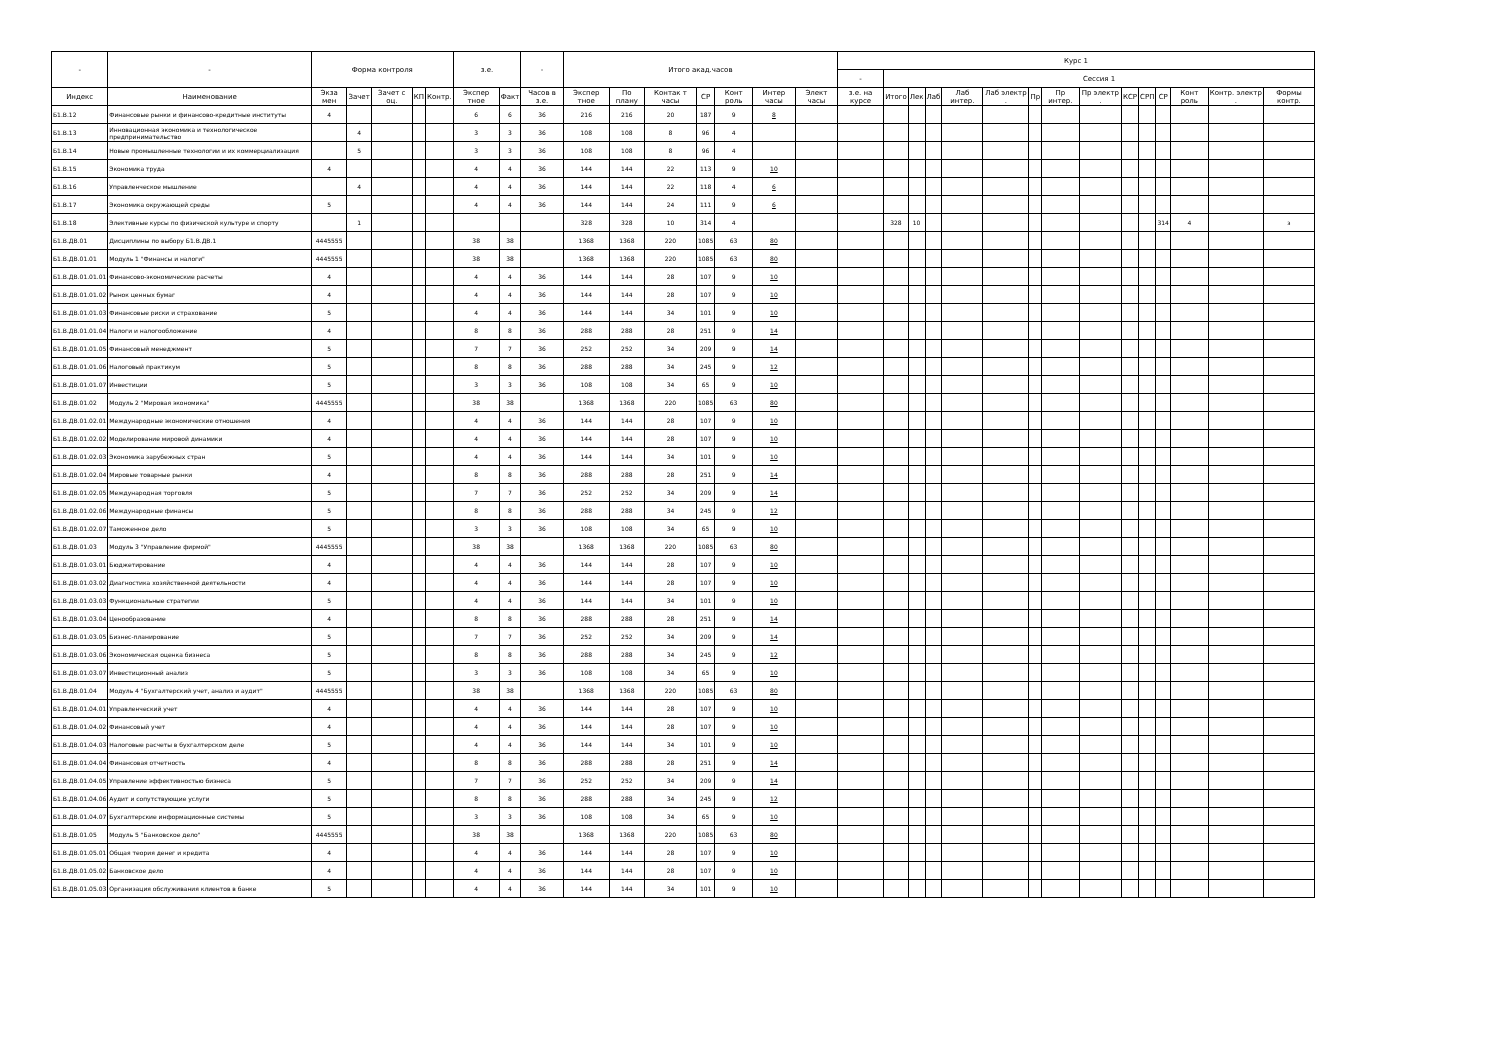| - | - | Форма контроля | | | | | з.е. | | - | Итого акад.часов | | | | | | | Курс 1 | | | | | | | | | | | | | | |
| --- | --- | --- | --- | --- | --- | --- | --- | --- | --- | --- | --- | --- | --- | --- | --- | --- | --- | --- | --- | --- | --- | --- | --- | --- | --- | --- | --- | --- | --- | --- | --- |
| | | | | | | | | | | | | | | | | | - | Сессия 1 | | | | | | | | | | | | | |
| Индекс | Наименование | Экза мен | Зачет | Зачет с оц. | КП | Контр. | Экспер тное | Факт | Часов в з.е. | Экспер тное | По плану | Контак т часы | СР | Конт роль | Интер часы | Элект часы | з.е. на курсе | Итого | Лек | Лаб | Лаб интер. | Лаб электр . | Пр | Пр интер. | Пр электр . | КСР | СРП | СР | Конт роль | Контр. электр . | Формы контр. |
| Б1.В.12 | Финансовые рынки и финансово-кредитные институты | 4 | | | | | 6 | 6 | 36 | 216 | 216 | 20 | 187 | 9 | 8 | | | | | | | | | | | | | | | | |
| Б1.В.13 | Инновационная экономика и технологическое предпринимательство | | 4 | | | | 3 | 3 | 36 | 108 | 108 | 8 | 96 | 4 | | | | | | | | | | | | | | | | | |
| Б1.В.14 | Новые промышленные технологии и их коммерциализация | | 5 | | | | 3 | 3 | 36 | 108 | 108 | 8 | 96 | 4 | | | | | | | | | | | | | | | | | |
| Б1.В.15 | Экономика труда | 4 | | | | | 4 | 4 | 36 | 144 | 144 | 22 | 113 | 9 | 10 | | | | | | | | | | | | | | | | |
| Б1.В.16 | Управленческое мышление | | 4 | | | | 4 | 4 | 36 | 144 | 144 | 22 | 118 | 4 | 6 | | | | | | | | | | | | | | | | |
| Б1.В.17 | Экономика окружающей среды | 5 | | | | | 4 | 4 | 36 | 144 | 144 | 24 | 111 | 9 | 6 | | | | | | | | | | | | | | | | |
| Б1.В.18 | Элективные курсы по физической культуре и спорту | | 1 | | | | | | | 328 | 328 | 10 | 314 | 4 | | | | 328 | 10 | | | | | | | | | 314 | 4 | | з |
| Б1.В.ДВ.01 | Дисциплины по выбору Б1.В.ДВ.1 | 4445555 | | | | | 38 | 38 | | 1368 | 1368 | 220 | 1085 | 63 | 80 | | | | | | | | | | | | | | | | |
| Б1.В.ДВ.01.01 | Модуль 1 "Финансы и налоги" | 4445555 | | | | | 38 | 38 | | 1368 | 1368 | 220 | 1085 | 63 | 80 | | | | | | | | | | | | | | | | |
| Б1.В.ДВ.01.01.01 | Финансово-экономические расчеты | 4 | | | | | 4 | 4 | 36 | 144 | 144 | 28 | 107 | 9 | 10 | | | | | | | | | | | | | | | | |
| Б1.В.ДВ.01.01.02 | Рынок ценных бумаг | 4 | | | | | 4 | 4 | 36 | 144 | 144 | 28 | 107 | 9 | 10 | | | | | | | | | | | | | | | | |
| Б1.В.ДВ.01.01.03 | Финансовые риски и страхование | 5 | | | | | 4 | 4 | 36 | 144 | 144 | 34 | 101 | 9 | 10 | | | | | | | | | | | | | | | | |
| Б1.В.ДВ.01.01.04 | Налоги и налогообложение | 4 | | | | | 8 | 8 | 36 | 288 | 288 | 28 | 251 | 9 | 14 | | | | | | | | | | | | | | | | |
| Б1.В.ДВ.01.01.05 | Финансовый менеджмент | 5 | | | | | 7 | 7 | 36 | 252 | 252 | 34 | 209 | 9 | 14 | | | | | | | | | | | | | | | | |
| Б1.В.ДВ.01.01.06 | Налоговый практикум | 5 | | | | | 8 | 8 | 36 | 288 | 288 | 34 | 245 | 9 | 12 | | | | | | | | | | | | | | | | |
| Б1.В.ДВ.01.01.07 | Инвестиции | 5 | | | | | 3 | 3 | 36 | 108 | 108 | 34 | 65 | 9 | 10 | | | | | | | | | | | | | | | | |
| Б1.В.ДВ.01.02 | Модуль 2 "Мировая экономика" | 4445555 | | | | | 38 | 38 | | 1368 | 1368 | 220 | 1085 | 63 | 80 | | | | | | | | | | | | | | | | |
| Б1.В.ДВ.01.02.01 | Международные экономические отношения | 4 | | | | | 4 | 4 | 36 | 144 | 144 | 28 | 107 | 9 | 10 | | | | | | | | | | | | | | | | |
| Б1.В.ДВ.01.02.02 | Моделирование мировой динамики | 4 | | | | | 4 | 4 | 36 | 144 | 144 | 28 | 107 | 9 | 10 | | | | | | | | | | | | | | | | |
| Б1.В.ДВ.01.02.03 | Экономика зарубежных стран | 5 | | | | | 4 | 4 | 36 | 144 | 144 | 34 | 101 | 9 | 10 | | | | | | | | | | | | | | | | |
| Б1.В.ДВ.01.02.04 | Мировые товарные рынки | 4 | | | | | 8 | 8 | 36 | 288 | 288 | 28 | 251 | 9 | 14 | | | | | | | | | | | | | | | | |
| Б1.В.ДВ.01.02.05 | Международная торговля | 5 | | | | | 7 | 7 | 36 | 252 | 252 | 34 | 209 | 9 | 14 | | | | | | | | | | | | | | | | |
| Б1.В.ДВ.01.02.06 | Международные финансы | 5 | | | | | 8 | 8 | 36 | 288 | 288 | 34 | 245 | 9 | 12 | | | | | | | | | | | | | | | | |
| Б1.В.ДВ.01.02.07 | Таможенное дело | 5 | | | | | 3 | 3 | 36 | 108 | 108 | 34 | 65 | 9 | 10 | | | | | | | | | | | | | | | | |
| Б1.В.ДВ.01.03 | Модуль 3 "Управление фирмой" | 4445555 | | | | | 38 | 38 | | 1368 | 1368 | 220 | 1085 | 63 | 80 | | | | | | | | | | | | | | | | |
| Б1.В.ДВ.01.03.01 | Бюджетирование | 4 | | | | | 4 | 4 | 36 | 144 | 144 | 28 | 107 | 9 | 10 | | | | | | | | | | | | | | | | |
| Б1.В.ДВ.01.03.02 | Диагностика хозяйственной деятельности | 4 | | | | | 4 | 4 | 36 | 144 | 144 | 28 | 107 | 9 | 10 | | | | | | | | | | | | | | | | |
| Б1.В.ДВ.01.03.03 | Функциональные стратегии | 5 | | | | | 4 | 4 | 36 | 144 | 144 | 34 | 101 | 9 | 10 | | | | | | | | | | | | | | | | |
| Б1.В.ДВ.01.03.04 | Ценообразование | 4 | | | | | 8 | 8 | 36 | 288 | 288 | 28 | 251 | 9 | 14 | | | | | | | | | | | | | | | | |
| Б1.В.ДВ.01.03.05 | Бизнес-планирование | 5 | | | | | 7 | 7 | 36 | 252 | 252 | 34 | 209 | 9 | 14 | | | | | | | | | | | | | | | | |
| Б1.В.ДВ.01.03.06 | Экономическая оценка бизнеса | 5 | | | | | 8 | 8 | 36 | 288 | 288 | 34 | 245 | 9 | 12 | | | | | | | | | | | | | | | | |
| Б1.В.ДВ.01.03.07 | Инвестиционный анализ | 5 | | | | | 3 | 3 | 36 | 108 | 108 | 34 | 65 | 9 | 10 | | | | | | | | | | | | | | | | |
| Б1.В.ДВ.01.04 | Модуль 4 "Бухгалтерский учет, анализ и аудит" | 4445555 | | | | | 38 | 38 | | 1368 | 1368 | 220 | 1085 | 63 | 80 | | | | | | | | | | | | | | | | |
| Б1.В.ДВ.01.04.01 | Управленческий учет | 4 | | | | | 4 | 4 | 36 | 144 | 144 | 28 | 107 | 9 | 10 | | | | | | | | | | | | | | | | |
| Б1.В.ДВ.01.04.02 | Финансовый учет | 4 | | | | | 4 | 4 | 36 | 144 | 144 | 28 | 107 | 9 | 10 | | | | | | | | | | | | | | | | |
| Б1.В.ДВ.01.04.03 | Налоговые расчеты в бухгалтерском деле | 5 | | | | | 4 | 4 | 36 | 144 | 144 | 34 | 101 | 9 | 10 | | | | | | | | | | | | | | | | |
| Б1.В.ДВ.01.04.04 | Финансовая отчетность | 4 | | | | | 8 | 8 | 36 | 288 | 288 | 28 | 251 | 9 | 14 | | | | | | | | | | | | | | | | |
| Б1.В.ДВ.01.04.05 | Управление эффективностью бизнеса | 5 | | | | | 7 | 7 | 36 | 252 | 252 | 34 | 209 | 9 | 14 | | | | | | | | | | | | | | | | |
| Б1.В.ДВ.01.04.06 | Аудит и сопутствующие услуги | 5 | | | | | 8 | 8 | 36 | 288 | 288 | 34 | 245 | 9 | 12 | | | | | | | | | | | | | | | | |
| Б1.В.ДВ.01.04.07 | Бухгалтерские информационные системы | 5 | | | | | 3 | 3 | 36 | 108 | 108 | 34 | 65 | 9 | 10 | | | | | | | | | | | | | | | | |
| Б1.В.ДВ.01.05 | Модуль 5 "Банковское дело" | 4445555 | | | | | 38 | 38 | | 1368 | 1368 | 220 | 1085 | 63 | 80 | | | | | | | | | | | | | | | | |
| Б1.В.ДВ.01.05.01 | Общая теория денег и кредита | 4 | | | | | 4 | 4 | 36 | 144 | 144 | 28 | 107 | 9 | 10 | | | | | | | | | | | | | | | | |
| Б1.В.ДВ.01.05.02 | Банковское дело | 4 | | | | | 4 | 4 | 36 | 144 | 144 | 28 | 107 | 9 | 10 | | | | | | | | | | | | | | | | |
| Б1.В.ДВ.01.05.03 | Организация обслуживания клиентов в банке | 5 | | | | | 4 | 4 | 36 | 144 | 144 | 34 | 101 | 9 | 10 | | | | | | | | | | | | | | | | |